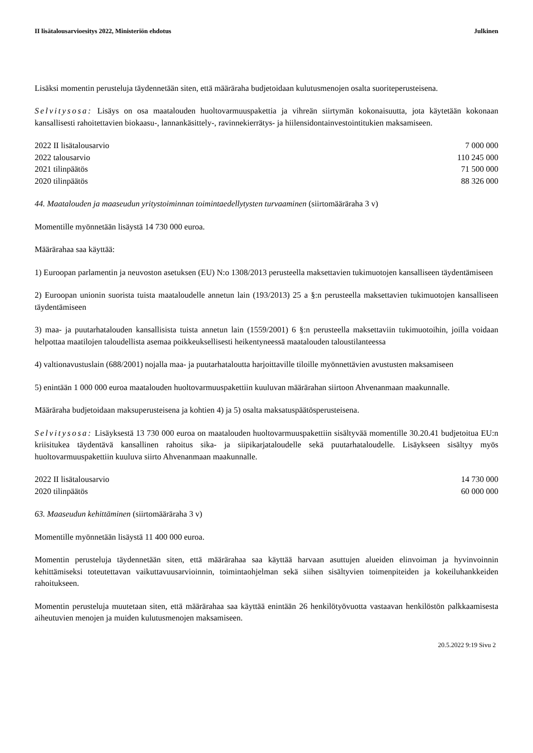II lisätalousarvioesitys 2022, Ministeriön ehdotus Julkinen
Lisäksi momentin perusteluja täydennetään siten, että määräraha budjetoidaan kulutusmenojen osalta suoriteperusteisena.
Selvitysosa: Lisäys on osa maatalouden huoltovarmuuspakettia ja vihreän siirtymän kokonaisuutta, jota käytetään kokonaan kansallisesti rahoitettavien biokaasu-, lannankäsittely-, ravinnekierrätys- ja hiilensidontainvestointitukien maksamiseen.
| 2022 II lisätalousarvio | 7 000 000 |
| 2022 talousarvio | 110 245 000 |
| 2021 tilinpäätös | 71 500 000 |
| 2020 tilinpäätös | 88 326 000 |
44. Maatalouden ja maaseudun yritystoiminnan toimintaedellytysten turvaaminen (siirtomääräraha 3 v)
Momentille myönnetään lisäystä 14 730 000 euroa.
Määrärahaa saa käyttää:
1) Euroopan parlamentin ja neuvoston asetuksen (EU) N:o 1308/2013 perusteella maksettavien tukimuotojen kansalliseen täydentämiseen
2) Euroopan unionin suorista tuista maataloudelle annetun lain (193/2013) 25 a §:n perusteella maksettavien tukimuotojen kansalliseen täydentämiseen
3) maa- ja puutarhatalouden kansallisista tuista annetun lain (1559/2001) 6 §:n perusteella maksettaviin tukimuotoihin, joilla voidaan helpottaa maatilojen taloudellista asemaa poikkeuksellisesti heikentyneessä maatalouden taloustilanteessa
4) valtionavustuslain (688/2001) nojalla maa- ja puutarhataloutta harjoittaville tiloille myönnettävien avustusten maksamiseen
5) enintään 1 000 000 euroa maatalouden huoltovarmuuspakettiin kuuluvan määrärahan siirtoon Ahvenanmaan maakunnalle.
Määräraha budjetoidaan maksuperusteisena ja kohtien 4) ja 5) osalta maksatuspäätösperusteisena.
Selvitysosa: Lisäyksestä 13 730 000 euroa on maatalouden huoltovarmuuspakettiin sisältyvää momentille 30.20.41 budjetoitua EU:n kriisitukea täydentävä kansallinen rahoitus sika- ja siipikarjataloudelle sekä puutarhataloudelle. Lisäykseen sisältyy myös huoltovarmuuspakettiin kuuluva siirto Ahvenanmaan maakunnalle.
| 2022 II lisätalousarvio | 14 730 000 |
| 2020 tilinpäätös | 60 000 000 |
63. Maaseudun kehittäminen (siirtomääräraha 3 v)
Momentille myönnetään lisäystä 11 400 000 euroa.
Momentin perusteluja täydennetään siten, että määrärahaa saa käyttää harvaan asuttujen alueiden elinvoiman ja hyvinvoinnin kehittämiseksi toteutettavan vaikuttavuusarvioinnin, toimintaohjelman sekä siihen sisältyvien toimenpiteiden ja kokeiluhankkeiden rahoitukseen.
Momentin perusteluja muutetaan siten, että määrärahaa saa käyttää enintään 26 henkilötyövuotta vastaavan henkilöstön palkkaamisesta aiheutuvien menojen ja muiden kulutusmenojen maksamiseen.
20.5.2022 9:19 Sivu 2